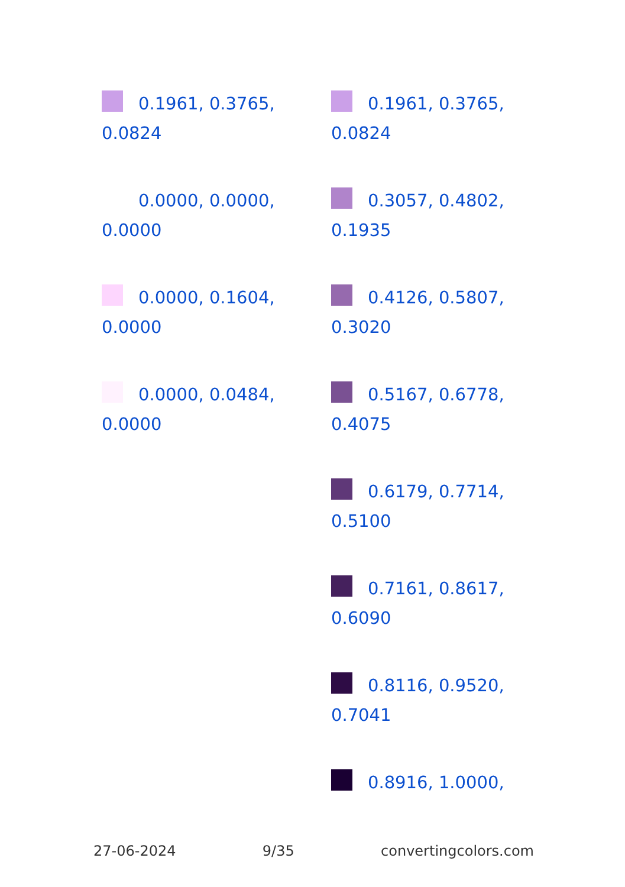0.1961, 0.3765, 0.0824
0.0000, 0.0000, 0.0000
0.0000, 0.1604, 0.0000
0.0000, 0.0484, 0.0000
0.1961, 0.3765, 0.0824
0.3057, 0.4802, 0.1935
0.4126, 0.5807, 0.3020
0.5167, 0.6778, 0.4075
0.6179, 0.7714, 0.5100
0.7161, 0.8617, 0.6090
0.8116, 0.9520, 0.7041
0.8916, 1.0000,
27-06-2024 9/35 convertingcolors.com